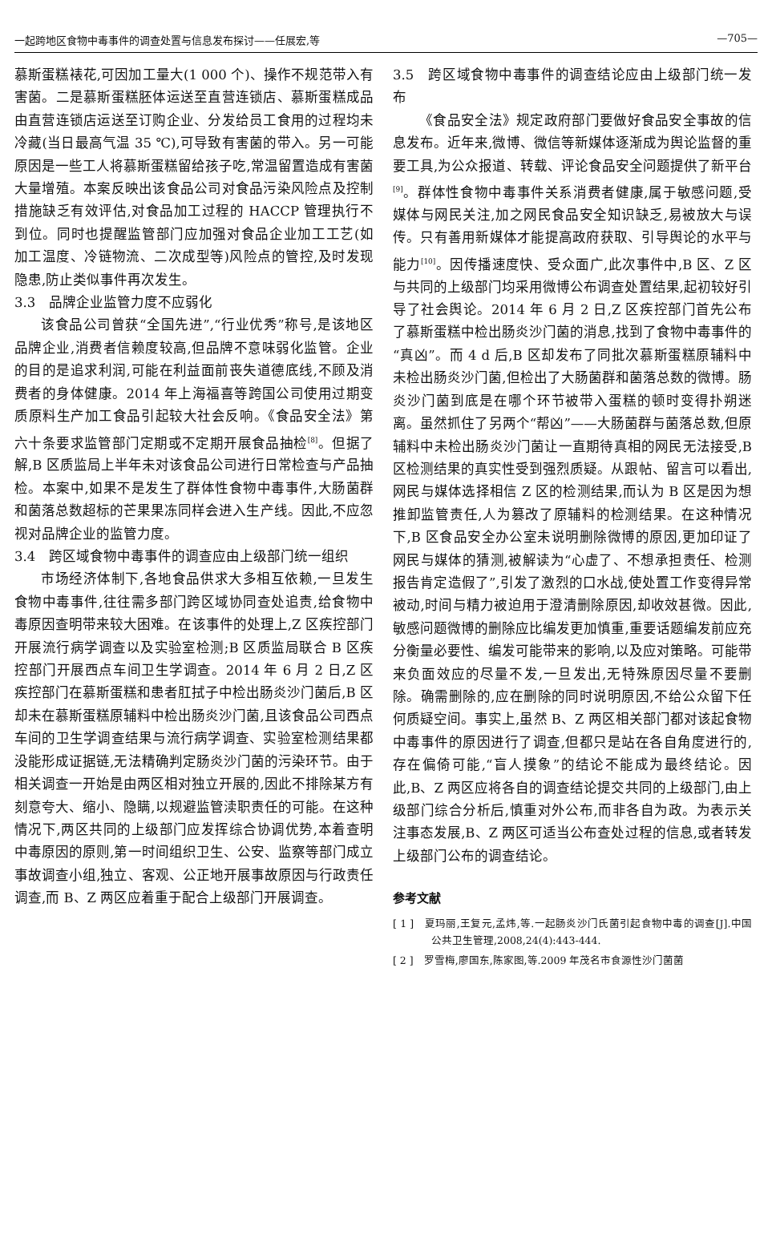一起跨地区食物中毒事件的调查处置与信息发布探讨——任展宏,等 —705—
慕斯蛋糕裱花,可因加工量大(1 000 个)、操作不规范带入有害菌。二是慕斯蛋糕胚体运送至直营连锁店、慕斯蛋糕成品由直营连锁店运送至订购企业、分发给员工食用的过程均未冷藏(当日最高气温 35 ℃),可导致有害菌的带入。另一可能原因是一些工人将慕斯蛋糕留给孩子吃,常温留置造成有害菌大量增殖。本案反映出该食品公司对食品污染风险点及控制措施缺乏有效评估,对食品加工过程的 HACCP 管理执行不到位。同时也提醒监管部门应加强对食品企业加工工艺(如加工温度、冷链物流、二次成型等)风险点的管控,及时发现隐患,防止类似事件再次发生。
3.3　品牌企业监管力度不应弱化
该食品公司曾获“全国先进”,“行业优秀”称号,是该地区品牌企业,消费者信赖度较高,但品牌不意味弱化监管。企业的目的是追求利润,可能在利益面前丧失道德底线,不顾及消费者的身体健康。2014 年上海福喜等跨国公司使用过期变质原料生产加工食品引起较大社会反响。《食品安全法》第六十条要求监管部门定期或不定期开展食品抽检<sup>[8]</sup>。但据了解,B 区质监局上半年未对该食品公司进行日常检查与产品抽检。本案中,如果不是发生了群体性食物中毒事件,大肠菌群和菌落总数超标的芒果果冻同样会进入生产线。因此,不应忽视对品牌企业的监管力度。
3.4　跨区域食物中毒事件的调查应由上级部门统一组织
市场经济体制下,各地食品供求大多相互依赖,一旦发生食物中毒事件,往往需多部门跨区域协同查处追责,给食物中毒原因查明带来较大困难。在该事件的处理上,Z 区疾控部门开展流行病学调查以及实验室检测;B 区质监局联合 B 区疾控部门开展西点车间卫生学调查。2014 年 6 月 2 日,Z 区疾控部门在慕斯蛋糕和患者肛拭子中检出肠炎沙门菌后,B 区却未在慕斯蛋糕原辅料中检出肠炎沙门菌,且该食品公司西点车间的卫生学调查结果与流行病学调查、实验室检测结果都没能形成证据链,无法精确判定肠炎沙门菌的污染环节。由于相关调查一开始是由两区相对独立开展的,因此不排除某方有刻意夸大、缩小、隐瞒,以规避监管渎职责任的可能。在这种情况下,两区共同的上级部门应发挥综合协调优势,本着查明中毒原因的原则,第一时间组织卫生、公安、监察等部门成立事故调查小组,独立、客观、公正地开展事故原因与行政责任调查,而 B、Z 两区应着重于配合上级部门开展调查。
3.5　跨区域食物中毒事件的调查结论应由上级部门统一发布
《食品安全法》规定政府部门要做好食品安全事故的信息发布。近年来,微博、微信等新媒体逐渐成为舆论监督的重要工具,为公众报道、转载、评论食品安全问题提供了新平台<sup>[9]</sup>。群体性食物中毒事件关系消费者健康,属于敏感问题,受媒体与网民关注,加之网民食品安全知识缺乏,易被放大与误传。只有善用新媒体才能提高政府获取、引导舆论的水平与能力<sup>[10]</sup>。因传播速度快、受众面广,此次事件中,B 区、Z 区与共同的上级部门均采用微博公布调查处置结果,起初较好引导了社会舆论。2014 年 6 月 2 日,Z 区疾控部门首先公布了慕斯蛋糕中检出肠炎沙门菌的消息,找到了食物中毒事件的“真凶”。而 4 d 后,B 区却发布了同批次慕斯蛋糕原辅料中未检出肠炎沙门菌,但检出了大肠菌群和菌落总数的微博。肠炎沙门菌到底是在哪个环节被带入蛋糕的顿时变得扑朔迷离。虽然抓住了另两个“帮凶”——大肠菌群与菌落总数,但原辅料中未检出肠炎沙门菌让一直期待真相的网民无法接受,B 区检测结果的真实性受到强烈质疑。从跟帖、留言可以看出,网民与媒体选择相信 Z 区的检测结果,而认为 B 区是因为想推卸监管责任,人为篡改了原辅料的检测结果。在这种情况下,B 区食品安全办公室未说明删除微博的原因,更加印证了网民与媒体的猜测,被解读为“心虚了、不想承担责任、检测报告肯定造假了”,引发了激烈的口水战,使处置工作变得异常被动,时间与精力被迫用于澄清删除原因,却收效甚微。因此,敏感问题微博的删除应比编发更加慎重,重要话题编发前应充分衡量必要性、编发可能带来的影响,以及应对策略。可能带来负面效应的尽量不发,一旦发出,无特殊原因尽量不要删除。确需删除的,应在删除的同时说明原因,不给公众留下任何质疑空间。事实上,虽然 B、Z 两区相关部门都对该起食物中毒事件的原因进行了调查,但都只是站在各自角度进行的,存在偏倚可能,“盲人摸象”的结论不能成为最终结论。因此,B、Z 两区应将各自的调查结论提交共同的上级部门,由上级部门综合分析后,慎重对外公布,而非各自为政。为表示关注事态发展,B、Z 两区可适当公布查处过程的信息,或者转发上级部门公布的调查结论。
参考文献
[ 1 ]　夏玛丽,王复元,孟炜,等.一起肠炎沙门氏菌引起食物中毒的调查[J].中国公共卫生管理,2008,24(4):443-444.
[ 2 ]　罗雪梅,廖国东,陈家图,等.2009 年茂名市食源性沙门菌菌